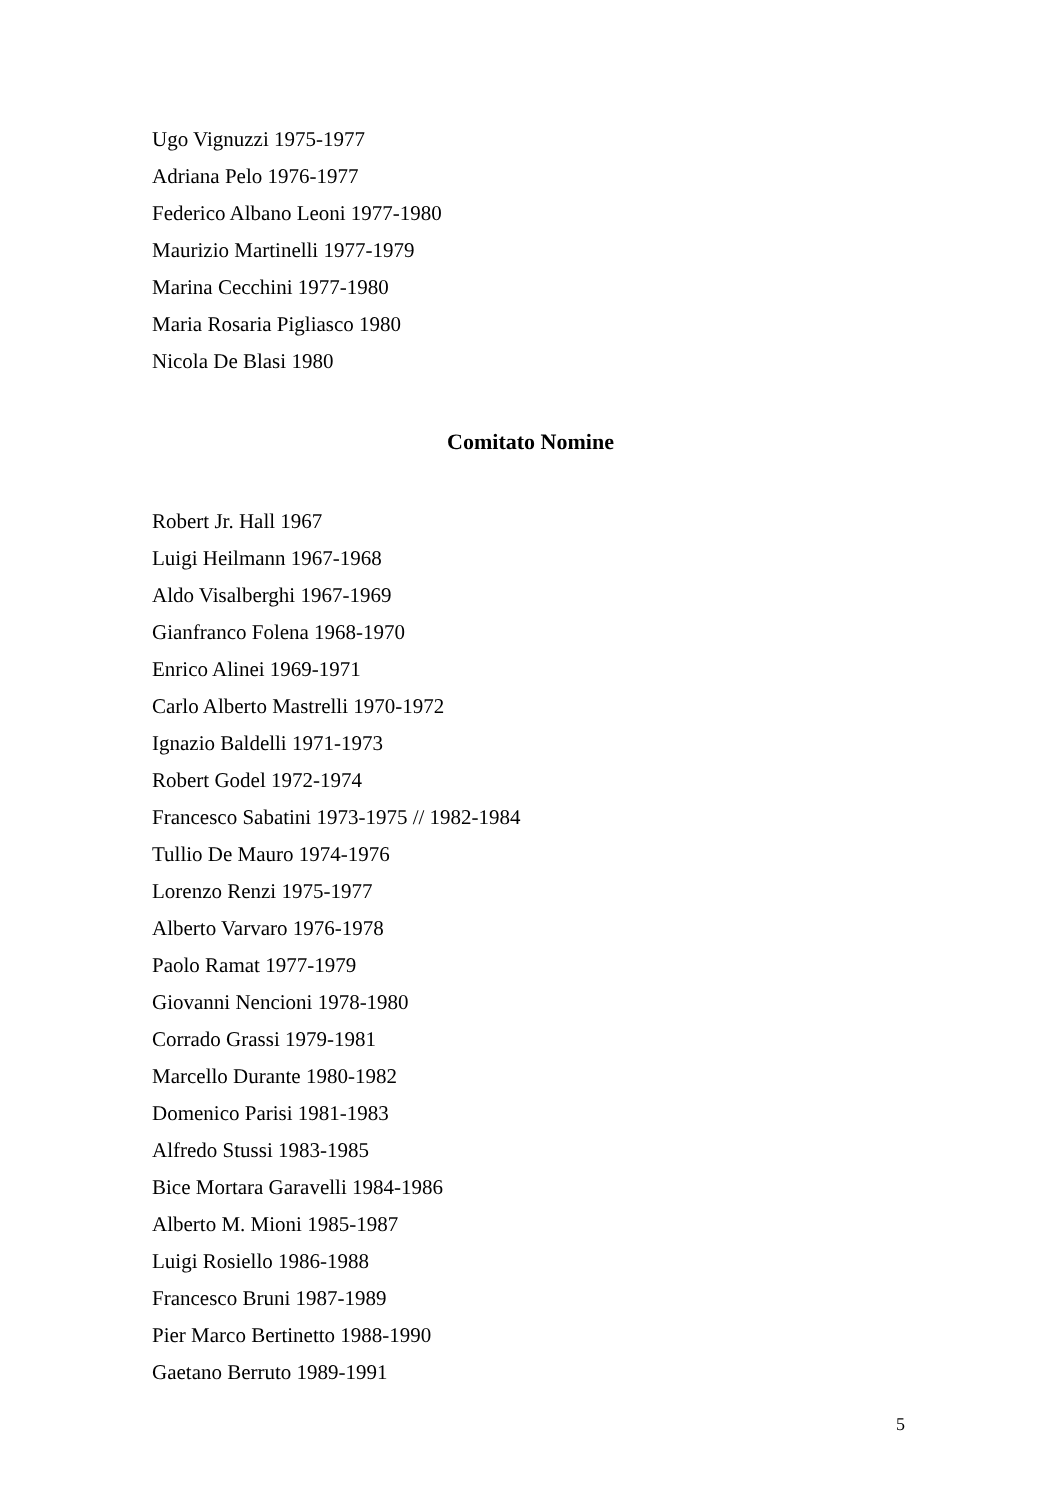Ugo Vignuzzi 1975-1977
Adriana Pelo 1976-1977
Federico Albano Leoni 1977-1980
Maurizio Martinelli 1977-1979
Marina Cecchini 1977-1980
Maria Rosaria Pigliasco 1980
Nicola De Blasi 1980
Comitato Nomine
Robert Jr. Hall 1967
Luigi Heilmann 1967-1968
Aldo Visalberghi 1967-1969
Gianfranco Folena 1968-1970
Enrico Alinei 1969-1971
Carlo Alberto Mastrelli 1970-1972
Ignazio Baldelli 1971-1973
Robert Godel 1972-1974
Francesco Sabatini 1973-1975 // 1982-1984
Tullio De Mauro 1974-1976
Lorenzo Renzi 1975-1977
Alberto Varvaro 1976-1978
Paolo Ramat 1977-1979
Giovanni Nencioni 1978-1980
Corrado Grassi 1979-1981
Marcello Durante 1980-1982
Domenico Parisi 1981-1983
Alfredo Stussi 1983-1985
Bice Mortara Garavelli 1984-1986
Alberto M. Mioni 1985-1987
Luigi Rosiello 1986-1988
Francesco Bruni 1987-1989
Pier Marco Bertinetto 1988-1990
Gaetano Berruto 1989-1991
5